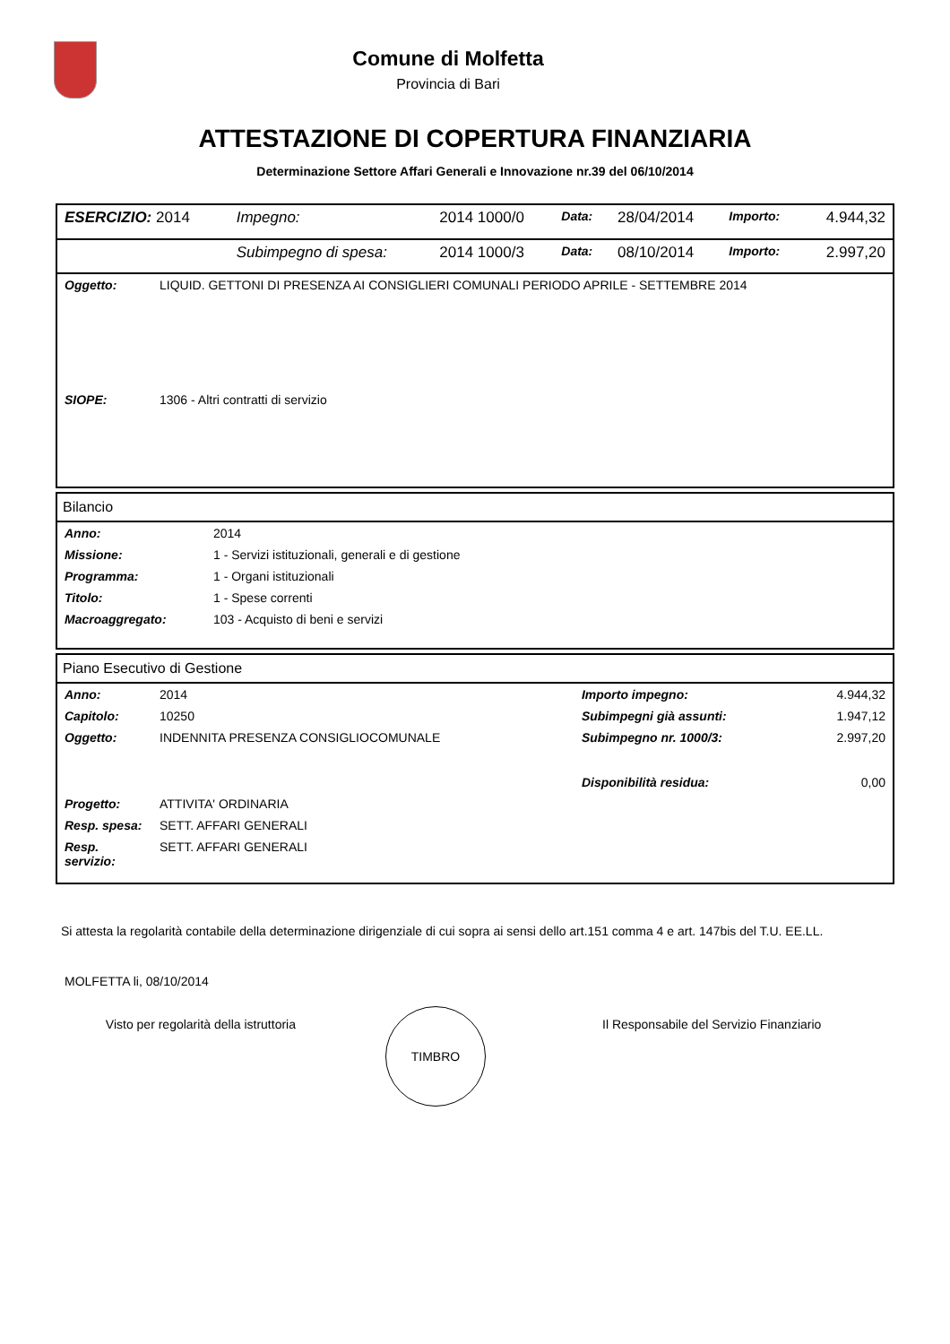Comune di Molfetta
Provincia di Bari
ATTESTAZIONE DI COPERTURA FINANZIARIA
Determinazione Settore Affari Generali e Innovazione nr.39 del 06/10/2014
| ESERCIZIO: 2014 | Impegno: | 2014 1000/0 | Data: | 28/04/2014 | Importo: | 4.944,32 |
| | Subimpegno di spesa: | 2014 1000/3 | Data: | 08/10/2014 | Importo: | 2.997,20 |
| Oggetto: | LIQUID. GETTONI DI PRESENZA AI CONSIGLIERI COMUNALI PERIODO APRILE - SETTEMBRE 2014 |
| SIOPE: | 1306 - Altri contratti di servizio |
Bilancio
| Anno: | 2014 |
| Missione: | 1 - Servizi istituzionali, generali e di gestione |
| Programma: | 1 - Organi istituzionali |
| Titolo: | 1 - Spese correnti |
| Macroaggregato: | 103 - Acquisto di beni e servizi |
Piano Esecutivo di Gestione
| Anno: | 2014 | Importo impegno: | 4.944,32 |
| Capitolo: | 10250 | Subimpegni già assunti: | 1.947,12 |
| Oggetto: | INDENNITA PRESENZA CONSIGLIOCOMUNALE | Subimpegno nr. 1000/3: | 2.997,20 |
| | | Disponibilità residua: | 0,00 |
| Progetto: | ATTIVITA' ORDINARIA | | |
| Resp. spesa: | SETT. AFFARI GENERALI | | |
| Resp. servizio: | SETT. AFFARI GENERALI | | |
Si attesta la regolarità contabile della determinazione dirigenziale di cui sopra ai sensi dello art.151 comma 4 e art. 147bis del T.U. EE.LL.
MOLFETTA li, 08/10/2014
Visto per regolarità della istruttoria
TIMBRO
Il Responsabile del Servizio Finanziario